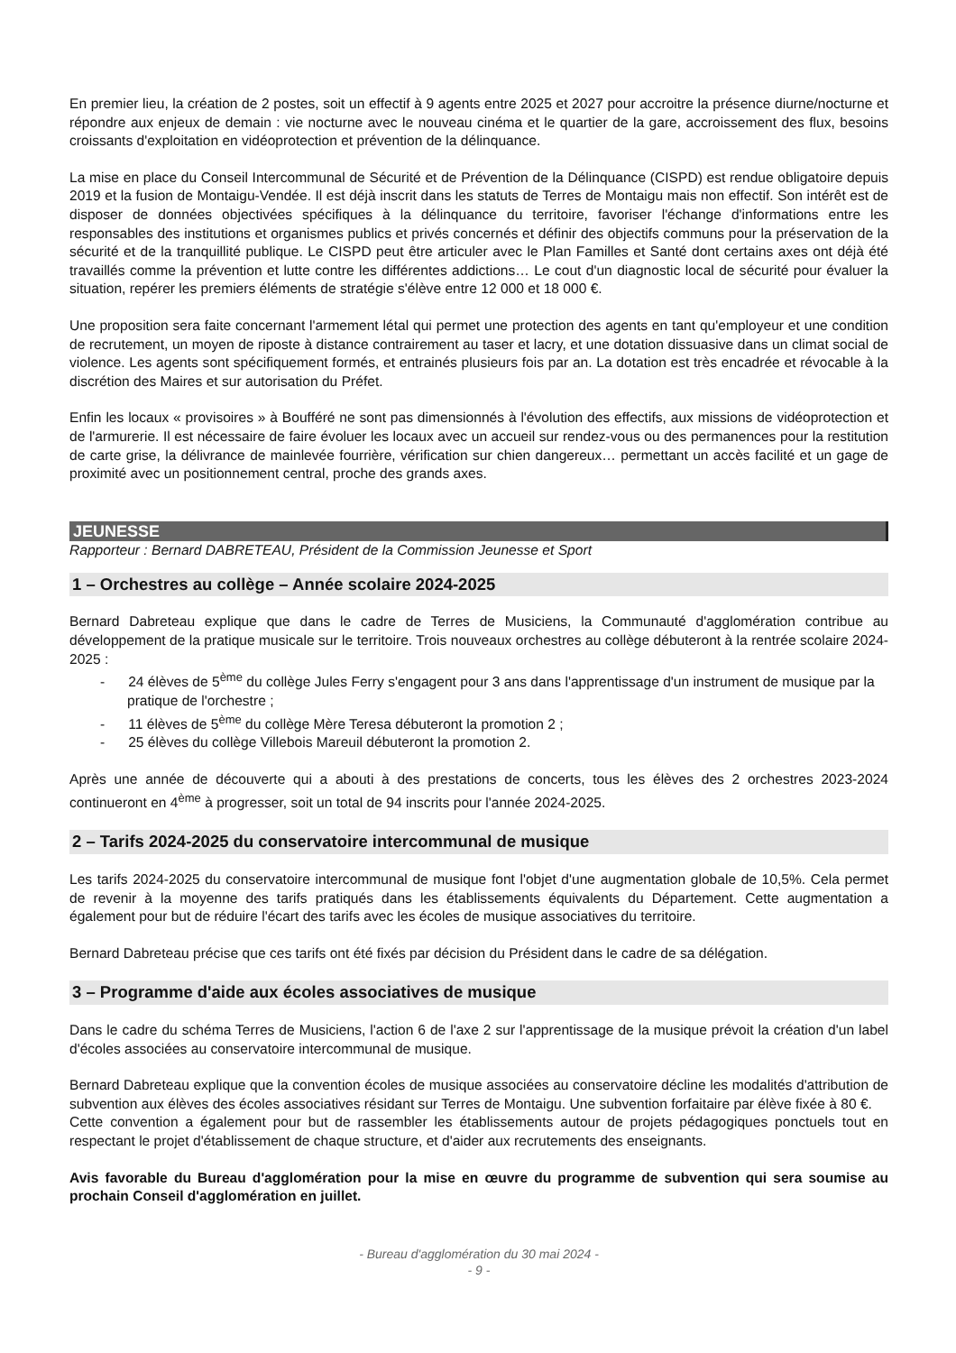En premier lieu, la création de 2 postes, soit un effectif à 9 agents entre 2025 et 2027 pour accroitre la présence diurne/nocturne et répondre aux enjeux de demain : vie nocturne avec le nouveau cinéma et le quartier de la gare, accroissement des flux, besoins croissants d'exploitation en vidéoprotection et prévention de la délinquance.
La mise en place du Conseil Intercommunal de Sécurité et de Prévention de la Délinquance (CISPD) est rendue obligatoire depuis 2019 et la fusion de Montaigu-Vendée. Il est déjà inscrit dans les statuts de Terres de Montaigu mais non effectif. Son intérêt est de disposer de données objectivées spécifiques à la délinquance du territoire, favoriser l'échange d'informations entre les responsables des institutions et organismes publics et privés concernés et définir des objectifs communs pour la préservation de la sécurité et de la tranquillité publique. Le CISPD peut être articuler avec le Plan Familles et Santé dont certains axes ont déjà été travaillés comme la prévention et lutte contre les différentes addictions… Le cout d'un diagnostic local de sécurité pour évaluer la situation, repérer les premiers éléments de stratégie s'élève entre 12 000 et 18 000 €.
Une proposition sera faite concernant l'armement létal qui permet une protection des agents en tant qu'employeur et une condition de recrutement, un moyen de riposte à distance contrairement au taser et lacry, et une dotation dissuasive dans un climat social de violence. Les agents sont spécifiquement formés, et entrainés plusieurs fois par an. La dotation est très encadrée et révocable à la discrétion des Maires et sur autorisation du Préfet.
Enfin les locaux « provisoires » à Boufféré ne sont pas dimensionnés à l'évolution des effectifs, aux missions de vidéoprotection et de l'armurerie. Il est nécessaire de faire évoluer les locaux avec un accueil sur rendez-vous ou des permanences pour la restitution de carte grise, la délivrance de mainlevée fourrière, vérification sur chien dangereux… permettant un accès facilité et un gage de proximité avec un positionnement central, proche des grands axes.
JEUNESSE
Rapporteur : Bernard DABRETEAU, Président de la Commission Jeunesse et Sport
1 – Orchestres au collège – Année scolaire 2024-2025
Bernard Dabreteau explique que dans le cadre de Terres de Musiciens, la Communauté d'agglomération contribue au développement de la pratique musicale sur le territoire. Trois nouveaux orchestres au collège débuteront à la rentrée scolaire 2024-2025 :
- 24 élèves de 5<sup>ème</sup> du collège Jules Ferry s'engagent pour 3 ans dans l'apprentissage d'un instrument de musique par la pratique de l'orchestre ;
- 11 élèves de 5<sup>ème</sup> du collège Mère Teresa débuteront la promotion 2 ;
- 25 élèves du collège Villebois Mareuil débuteront la promotion 2.
Après une année de découverte qui a abouti à des prestations de concerts, tous les élèves des 2 orchestres 2023-2024 continueront en 4<sup>ème</sup> à progresser, soit un total de 94 inscrits pour l'année 2024-2025.
2 – Tarifs 2024-2025 du conservatoire intercommunal de musique
Les tarifs 2024-2025 du conservatoire intercommunal de musique font l'objet d'une augmentation globale de 10,5%. Cela permet de revenir à la moyenne des tarifs pratiqués dans les établissements équivalents du Département. Cette augmentation a également pour but de réduire l'écart des tarifs avec les écoles de musique associatives du territoire.
Bernard Dabreteau précise que ces tarifs ont été fixés par décision du Président dans le cadre de sa délégation.
3 – Programme d'aide aux écoles associatives de musique
Dans le cadre du schéma Terres de Musiciens, l'action 6 de l'axe 2 sur l'apprentissage de la musique prévoit la création d'un label d'écoles associées au conservatoire intercommunal de musique.
Bernard Dabreteau explique que la convention écoles de musique associées au conservatoire décline les modalités d'attribution de subvention aux élèves des écoles associatives résidant sur Terres de Montaigu. Une subvention forfaitaire par élève fixée à 80 €.
Cette convention a également pour but de rassembler les établissements autour de projets pédagogiques ponctuels tout en respectant le projet d'établissement de chaque structure, et d'aider aux recrutements des enseignants.
Avis favorable du Bureau d'agglomération pour la mise en œuvre du programme de subvention qui sera soumise au prochain Conseil d'agglomération en juillet.
- Bureau d'agglomération du 30 mai 2024 -
- 9 -